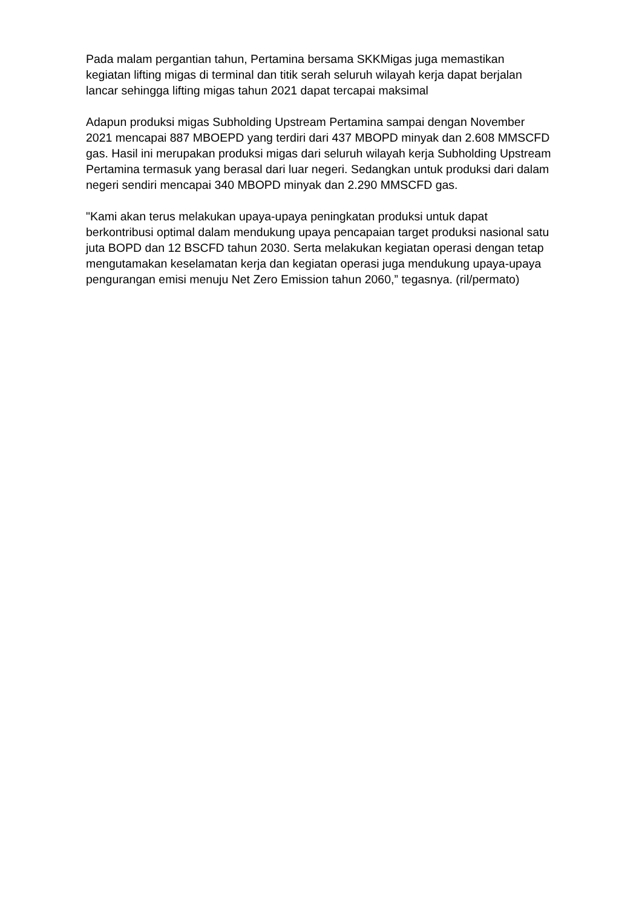Pada malam pergantian tahun, Pertamina bersama SKKMigas juga memastikan kegiatan lifting migas di terminal dan titik serah seluruh wilayah kerja dapat berjalan lancar sehingga lifting migas tahun 2021 dapat tercapai maksimal
Adapun produksi migas Subholding Upstream Pertamina sampai dengan November 2021 mencapai 887 MBOEPD yang terdiri dari 437 MBOPD minyak dan 2.608 MMSCFD gas. Hasil ini merupakan produksi migas dari seluruh wilayah kerja Subholding Upstream Pertamina termasuk yang berasal dari luar negeri. Sedangkan untuk produksi dari dalam negeri sendiri mencapai 340 MBOPD minyak dan 2.290 MMSCFD gas.
"Kami akan terus melakukan upaya-upaya peningkatan produksi untuk dapat berkontribusi optimal dalam mendukung upaya pencapaian target produksi nasional satu juta BOPD dan 12 BSCFD tahun 2030. Serta melakukan kegiatan operasi dengan tetap mengutamakan keselamatan kerja dan kegiatan operasi juga mendukung upaya-upaya pengurangan emisi menuju Net Zero Emission tahun 2060,” tegasnya. (ril/permato)